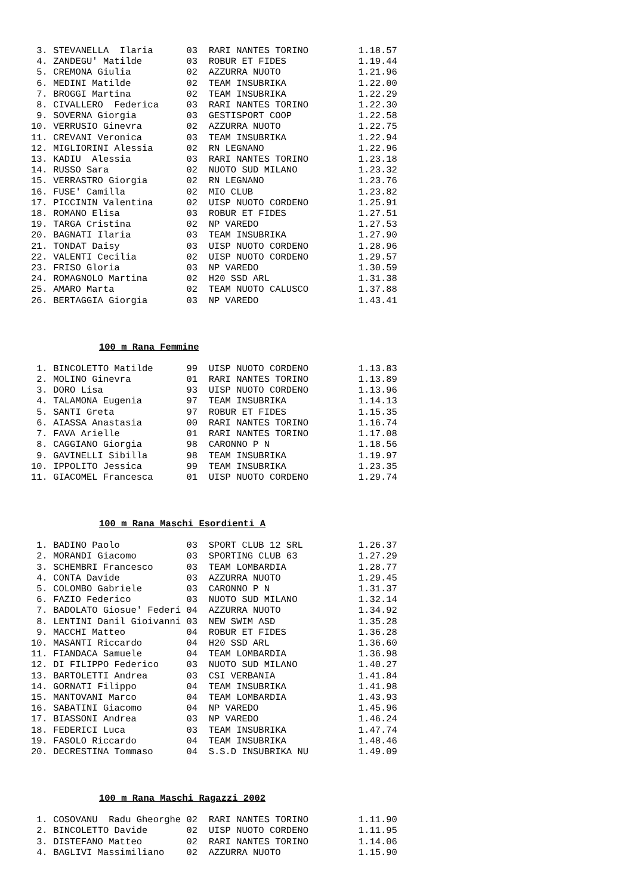3. STEVANELLA  Ilaria      03  RARI NANTES TORINO         1.18.57
 4. ZANDEGU' Matilde        03  ROBUR ET FIDES             1.19.44
 5. CREMONA Giulia          02  AZZURRA NUOTO              1.21.96
 6. MEDINI Matilde          02  TEAM INSUBRIKA             1.22.00
 7. BROGGI Martina          02  TEAM INSUBRIKA             1.22.29
 8. CIVALLERO  Federica     03  RARI NANTES TORINO         1.22.30
 9. SOVERNA Giorgia         03  GESTISPORT COOP            1.22.58
10. VERRUSIO Ginevra        02  AZZURRA NUOTO              1.22.75
11. CREVANI Veronica        03  TEAM INSUBRIKA             1.22.94
12. MIGLIORINI Alessia      02  RN LEGNANO                 1.22.96
13. KADIU  Alessia          03  RARI NANTES TORINO         1.23.18
14. RUSSO Sara              02  NUOTO SUD MILANO           1.23.32
15. VERRASTRO Giorgia       02  RN LEGNANO                 1.23.76
16. FUSE' Camilla           02  MIO CLUB                   1.23.82
17. PICCININ Valentina      02  UISP NUOTO CORDENO         1.25.91
18. ROMANO Elisa            03  ROBUR ET FIDES             1.27.51
19. TARGA Cristina          02  NP VAREDO                  1.27.53
20. BAGNATI Ilaria          03  TEAM INSUBRIKA             1.27.90
21. TONDAT Daisy            03  UISP NUOTO CORDENO         1.28.96
22. VALENTI Cecilia         02  UISP NUOTO CORDENO         1.29.57
23. FRISO Gloria            03  NP VAREDO                  1.30.59
24. ROMAGNOLO Martina       02  H20 SSD ARL                1.31.38
25. AMARO Marta             02  TEAM NUOTO CALUSCO         1.37.88
26. BERTAGGIA Giorgia       03  NP VAREDO                  1.43.41
100 m Rana Femmine
 1. BINCOLETTO Matilde      99  UISP NUOTO CORDENO         1.13.83
 2. MOLINO Ginevra          01  RARI NANTES TORINO         1.13.89
 3. DORO Lisa               93  UISP NUOTO CORDENO         1.13.96
 4. TALAMONA Eugenia        97  TEAM INSUBRIKA             1.14.13
 5. SANTI Greta             97  ROBUR ET FIDES             1.15.35
 6. AIASSA Anastasia        00  RARI NANTES TORINO         1.16.74
 7. FAVA Arielle            01  RARI NANTES TORINO         1.17.08
 8. CAGGIANO Giorgia        98  CARONNO P N                1.18.56
 9. GAVINELLI Sibilla       98  TEAM INSUBRIKA             1.19.97
10. IPPOLITO Jessica        99  TEAM INSUBRIKA             1.23.35
11. GIACOMEL Francesca      01  UISP NUOTO CORDENO         1.29.74
100 m Rana Maschi Esordienti A
 1. BADINO Paolo            03  SPORT CLUB 12 SRL          1.26.37
 2. MORANDI Giacomo         03  SPORTING CLUB 63           1.27.29
 3. SCHEMBRI Francesco      03  TEAM LOMBARDIA             1.28.77
 4. CONTA Davide            03  AZZURRA NUOTO              1.29.45
 5. COLOMBO Gabriele        03  CARONNO P N                1.31.37
 6. FAZIO Federico          03  NUOTO SUD MILANO           1.32.14
 7. BADOLATO Giosue' Federi 04  AZZURRA NUOTO              1.34.92
 8. LENTINI Danil Gioivanni 03  NEW SWIM ASD               1.35.28
 9. MACCHI Matteo           04  ROBUR ET FIDES             1.36.28
10. MASANTI Riccardo        04  H20 SSD ARL                1.36.60
11. FIANDACA Samuele        04  TEAM LOMBARDIA             1.36.98
12. DI FILIPPO Federico     03  NUOTO SUD MILANO           1.40.27
13. BARTOLETTI Andrea       03  CSI VERBANIA               1.41.84
14. GORNATI Filippo         04  TEAM INSUBRIKA             1.41.98
15. MANTOVANI Marco         04  TEAM LOMBARDIA             1.43.93
16. SABATINI Giacomo        04  NP VAREDO                  1.45.96
17. BIASSONI Andrea         03  NP VAREDO                  1.46.24
18. FEDERICI Luca           03  TEAM INSUBRIKA             1.47.74
19. FASOLO Riccardo         04  TEAM INSUBRIKA             1.48.46
20. DECRESTINA Tommaso      04  S.S.D INSUBRIKA NU         1.49.09
100 m Rana Maschi Ragazzi 2002
 1. COSOVANU  Radu Gheorghe 02  RARI NANTES TORINO         1.11.90
 2. BINCOLETTO Davide       02  UISP NUOTO CORDENO         1.11.95
 3. DISTEFANO Matteo        02  RARI NANTES TORINO         1.14.06
 4. BAGLIVI Massimiliano    02  AZZURRA NUOTO              1.15.90